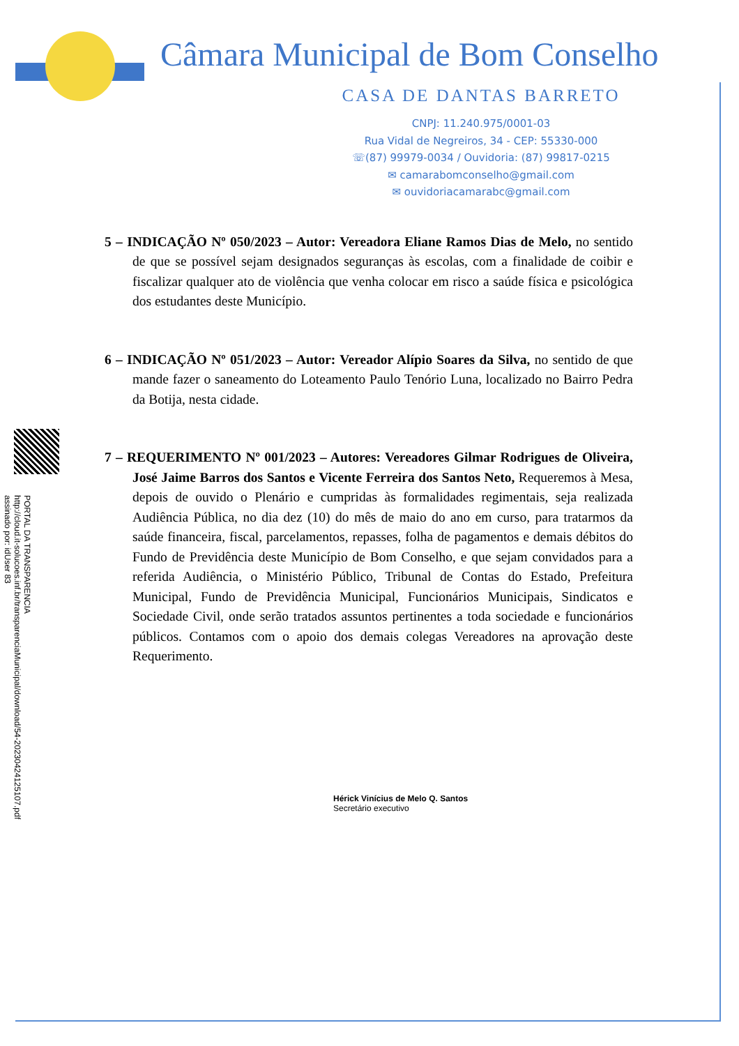Câmara Municipal de Bom Conselho
CASA DE DANTAS BARRETO
CNPJ: 11.240.975/0001-03
Rua Vidal de Negreiros, 34 - CEP: 55330-000
☏(87) 99979-0034 / Ouvidoria: (87) 99817-0215
✉ camarabomconselho@gmail.com
✉ ouvidoriacamarabc@gmail.com
5 – INDICAÇÃO Nº 050/2023 – Autor: Vereadora Eliane Ramos Dias de Melo, no sentido de que se possível sejam designados seguranças às escolas, com a finalidade de coibir e fiscalizar qualquer ato de violência que venha colocar em risco a saúde física e psicológica dos estudantes deste Município.
6 – INDICAÇÃO Nº 051/2023 – Autor: Vereador Alípio Soares da Silva, no sentido de que mande fazer o saneamento do Loteamento Paulo Tenório Luna, localizado no Bairro Pedra da Botija, nesta cidade.
7 – REQUERIMENTO Nº 001/2023 – Autores: Vereadores Gilmar Rodrigues de Oliveira, José Jaime Barros dos Santos e Vicente Ferreira dos Santos Neto, Requeremos à Mesa, depois de ouvido o Plenário e cumpridas às formalidades regimentais, seja realizada Audiência Pública, no dia dez (10) do mês de maio do ano em curso, para tratarmos da saúde financeira, fiscal, parcelamentos, repasses, folha de pagamentos e demais débitos do Fundo de Previdência deste Município de Bom Conselho, e que sejam convidados para a referida Audiência, o Ministério Público, Tribunal de Contas do Estado, Prefeitura Municipal, Fundo de Previdência Municipal, Funcionários Municipais, Sindicatos e Sociedade Civil, onde serão tratados assuntos pertinentes a toda sociedade e funcionários públicos. Contamos com o apoio dos demais colegas Vereadores na aprovação deste Requerimento.
PORTAL DA TRANSPARENCIA
http://cloud.it-solucoes.inf.br/transparenciaMunicipal/download/54-20230424125107.pdf
assinado por: idUser 83
Hérick Vinícius de Melo Q. Santos
Secretário executivo